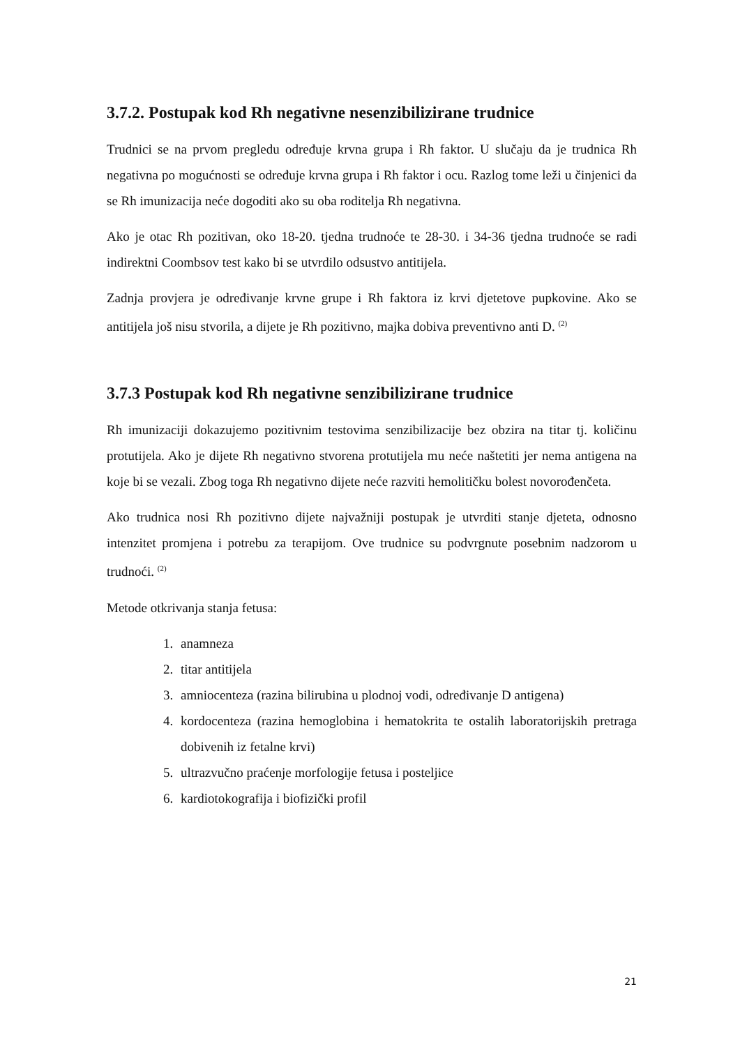3.7.2. Postupak kod Rh negativne nesenzibilizirane trudnice
Trudnici se na prvom pregledu određuje krvna grupa i Rh faktor. U slučaju da je trudnica Rh negativna po mogućnosti se određuje krvna grupa i Rh faktor i ocu. Razlog tome leži u činjenici da se Rh imunizacija neće dogoditi ako su oba roditelja Rh negativna.
Ako je otac Rh pozitivan, oko 18-20. tjedna trudnoće te 28-30. i 34-36 tjedna trudnoće se radi indirektni Coombsov test kako bi se utvrdilo odsustvo antitijela.
Zadnja provjera je određivanje krvne grupe i Rh faktora iz krvi djetetove pupkovine. Ako se antitijela još nisu stvorila, a dijete je Rh pozitivno, majka dobiva preventivno anti D. <sup>(2)</sup>
3.7.3 Postupak kod Rh negativne senzibilizirane trudnice
Rh imunizaciji dokazujemo pozitivnim testovima senzibilizacije bez obzira na titar tj. količinu protutijela. Ako je dijete Rh negativno stvorena protutijela mu neće naštetiti jer nema antigena na koje bi se vezali. Zbog toga Rh negativno dijete neće razviti hemolitičku bolest novorođenčeta.
Ako trudnica nosi Rh pozitivno dijete najvažniji postupak je utvrditi stanje djeteta, odnosno intenzitet promjena i potrebu za terapijom. Ove trudnice su podvrgnute posebnim nadzorom u trudnoći. <sup>(2)</sup>
Metode otkrivanja stanja fetusa:
1. anamneza
2. titar antitijela
3. amniocenteza (razina bilirubina u plodnoj vodi, određivanje D antigena)
4. kordocenteza (razina hemoglobina i hematokrita te ostalih laboratorijskih pretraga dobivenih iz fetalne krvi)
5. ultrazvučno praćenje morfologije fetusa i posteljice
6. kardiotokografija i biofizički profil
21